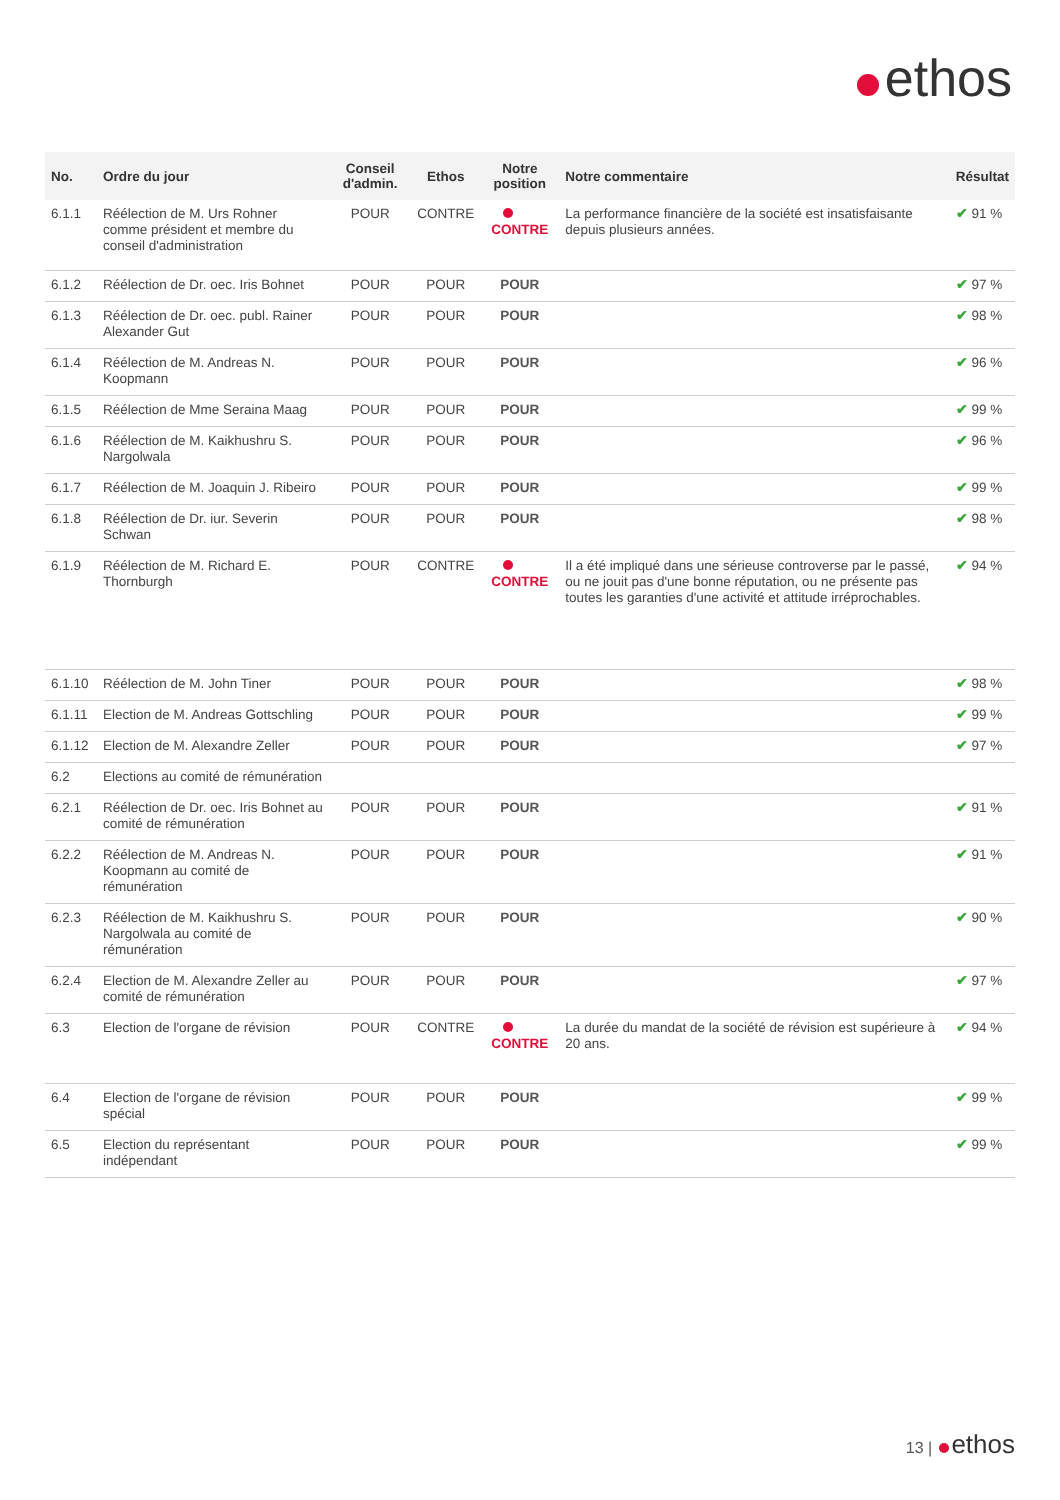ethos
| No. | Ordre du jour | Conseil d'admin. | Ethos | Notre position | Notre commentaire | Résultat |
| --- | --- | --- | --- | --- | --- | --- |
| 6.1.1 | Réélection de M. Urs Rohner comme président et membre du conseil d'administration | POUR | CONTRE | CONTRE | La performance financière de la société est insatisfaisante depuis plusieurs années. | ✔ 91 % |
| 6.1.2 | Réélection de Dr. oec. Iris Bohnet | POUR | POUR | POUR | | ✔ 97 % |
| 6.1.3 | Réélection de Dr. oec. publ. Rainer Alexander Gut | POUR | POUR | POUR | | ✔ 98 % |
| 6.1.4 | Réélection de M. Andreas N. Koopmann | POUR | POUR | POUR | | ✔ 96 % |
| 6.1.5 | Réélection de Mme Seraina Maag | POUR | POUR | POUR | | ✔ 99 % |
| 6.1.6 | Réélection de M. Kaikhushru S. Nargolwala | POUR | POUR | POUR | | ✔ 96 % |
| 6.1.7 | Réélection de M. Joaquin J. Ribeiro | POUR | POUR | POUR | | ✔ 99 % |
| 6.1.8 | Réélection de Dr. iur. Severin Schwan | POUR | POUR | POUR | | ✔ 98 % |
| 6.1.9 | Réélection de M. Richard E. Thornburgh | POUR | CONTRE | CONTRE | Il a été impliqué dans une sérieuse controverse par le passé, ou ne jouit pas d'une bonne réputation, ou ne présente pas toutes les garanties d'une activité et attitude irréprochables. | ✔ 94 % |
| 6.1.10 | Réélection de M. John Tiner | POUR | POUR | POUR | | ✔ 98 % |
| 6.1.11 | Election de M. Andreas Gottschling | POUR | POUR | POUR | | ✔ 99 % |
| 6.1.12 | Election de M. Alexandre Zeller | POUR | POUR | POUR | | ✔ 97 % |
| 6.2 | Elections au comité de rémunération | | | | | |
| 6.2.1 | Réélection de Dr. oec. Iris Bohnet au comité de rémunération | POUR | POUR | POUR | | ✔ 91 % |
| 6.2.2 | Réélection de M. Andreas N. Koopmann au comité de rémunération | POUR | POUR | POUR | | ✔ 91 % |
| 6.2.3 | Réélection de M. Kaikhushru S. Nargolwala au comité de rémunération | POUR | POUR | POUR | | ✔ 90 % |
| 6.2.4 | Election de M. Alexandre Zeller au comité de rémunération | POUR | POUR | POUR | | ✔ 97 % |
| 6.3 | Election de l'organe de révision | POUR | CONTRE | CONTRE | La durée du mandat de la société de révision est supérieure à 20 ans. | ✔ 94 % |
| 6.4 | Election de l'organe de révision spécial | POUR | POUR | POUR | | ✔ 99 % |
| 6.5 | Election du représentant indépendant | POUR | POUR | POUR | | ✔ 99 % |
13 | ethos